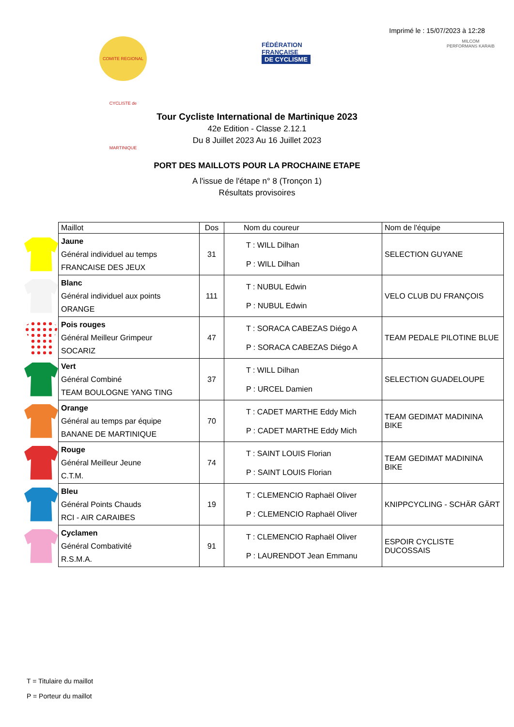Imprimé le : 15/07/2023 à 12:28
COMITE REGIONAL CYCLISTE de MARTINIQUE
FÉDÉRATION
FRANÇAISE
DE CYCLISME
MILCOM
PERFORMANS KARAIB
Tour Cycliste International de Martinique 2023
42e Edition - Classe 2.12.1
Du 8 Juillet 2023 Au 16 Juillet 2023
PORT DES MAILLOTS POUR LA PROCHAINE ETAPE
A l'issue de l'étape n° 8 (Tronçon 1)
Résultats provisoires
| | Maillot | Dos | Nom du coureur | Nom de l'équipe |
| | Jaune Général individuel au temps FRANCAISE DES JEUX | 31 | T : WILL Dilhan P : WILL Dilhan | SELECTION GUYANE |
| | Blanc Général individuel aux points ORANGE | 111 | T : NUBUL Edwin P : NUBUL Edwin | VELO CLUB DU FRANÇOIS |
| | Pois rouges Général Meilleur Grimpeur SOCARIZ | 47 | T : SORACA CABEZAS Diégo A P : SORACA CABEZAS Diégo A | TEAM PEDALE PILOTINE BLUE |
| | Vert Général Combiné TEAM BOULOGNE YANG TING | 37 | T : WILL Dilhan P : URCEL Damien | SELECTION GUADELOUPE |
| | Orange Général au temps par équipe BANANE DE MARTINIQUE | 70 | T : CADET MARTHE Eddy Mich P : CADET MARTHE Eddy Mich | TEAM GEDIMAT MADININA BIKE |
| | Rouge Général Meilleur Jeune C.T.M. | 74 | T : SAINT LOUIS Florian P : SAINT LOUIS Florian | TEAM GEDIMAT MADININA BIKE |
| | Bleu Général Points Chauds RCI - AIR CARAIBES | 19 | T : CLEMENCIO Raphaël Oliver P : CLEMENCIO Raphaël Oliver | KNIPPCYCLING - SCHÄR GÄRT |
| | Cyclamen Général Combativité R.S.M.A. | 91 | T : CLEMENCIO Raphaël Oliver P : LAURENDOT Jean Emmanu | ESPOIR CYCLISTE DUCOSSAIS |
T = Titulaire du maillot
P = Porteur du maillot